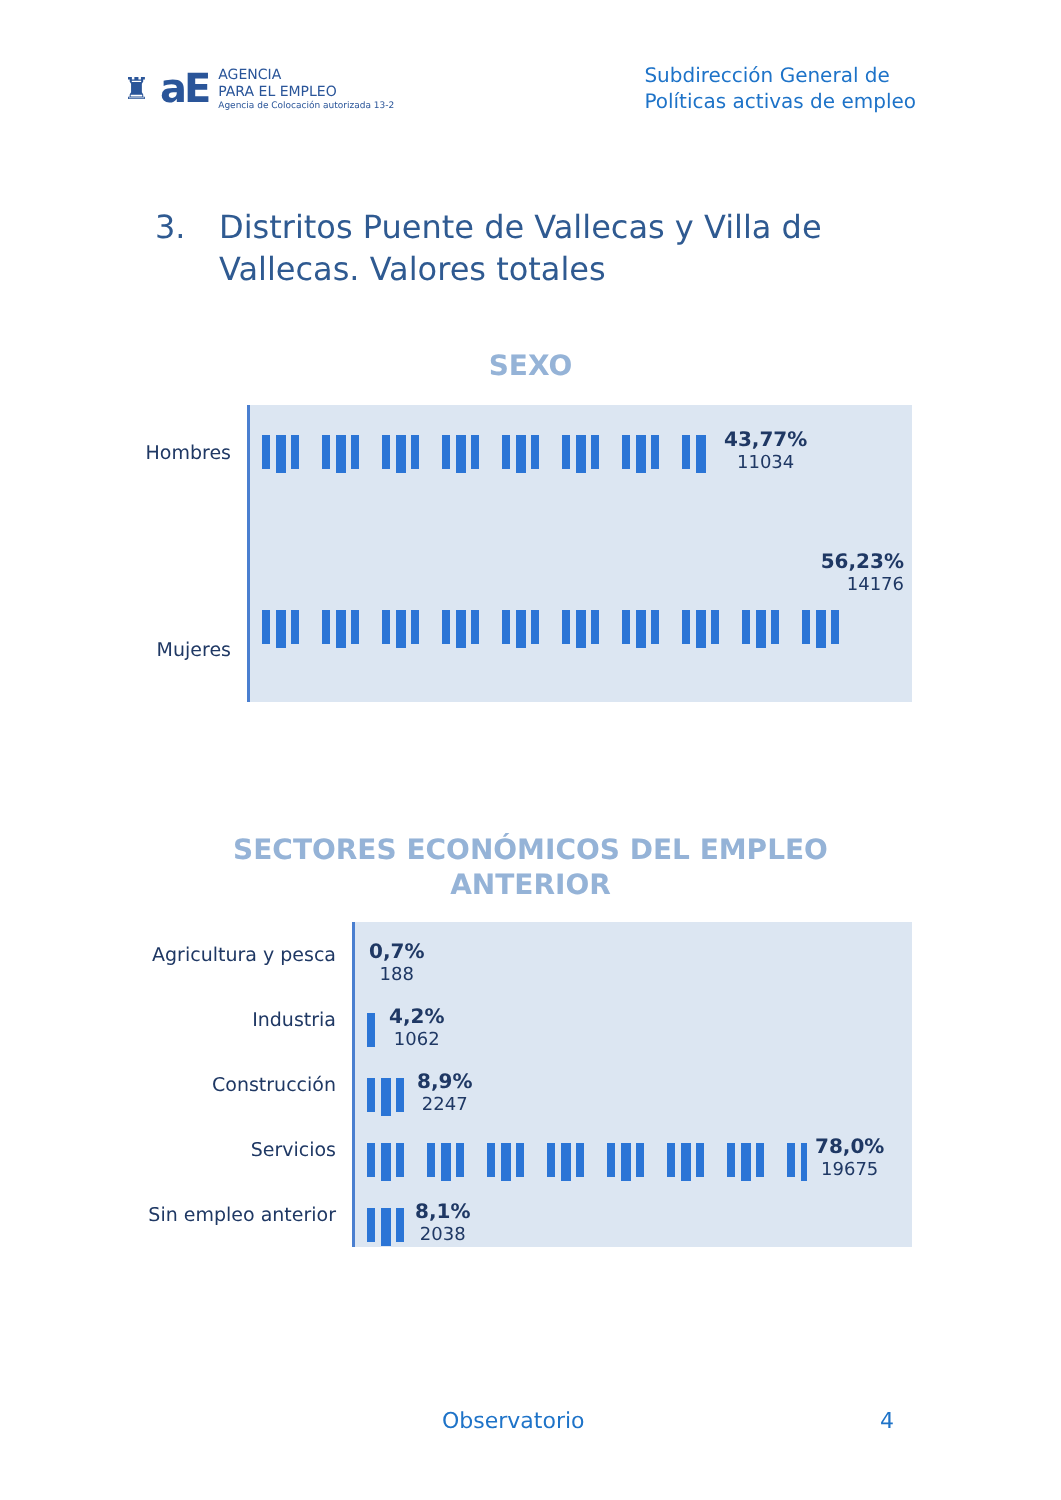♜ aE
AGENCIA
PARA EL EMPLEO
Agencia de Colocación autorizada 13-2
Subdirección General de
Políticas activas de empleo
3. Distritos Puente de Vallecas y Villa de
Vallecas. Valores totales
SEXO
Hombres
Mujeres
43,77%
11034
56,23%
14176
SECTORES ECONÓMICOS DEL EMPLEO
ANTERIOR
Agricultura y pesca
Industria
Construcción
Servicios
Sin empleo anterior
0,7%
188
4,2%
1062
8,9%
2247
78,0%
19675
8,1%
2038
Observatorio 4